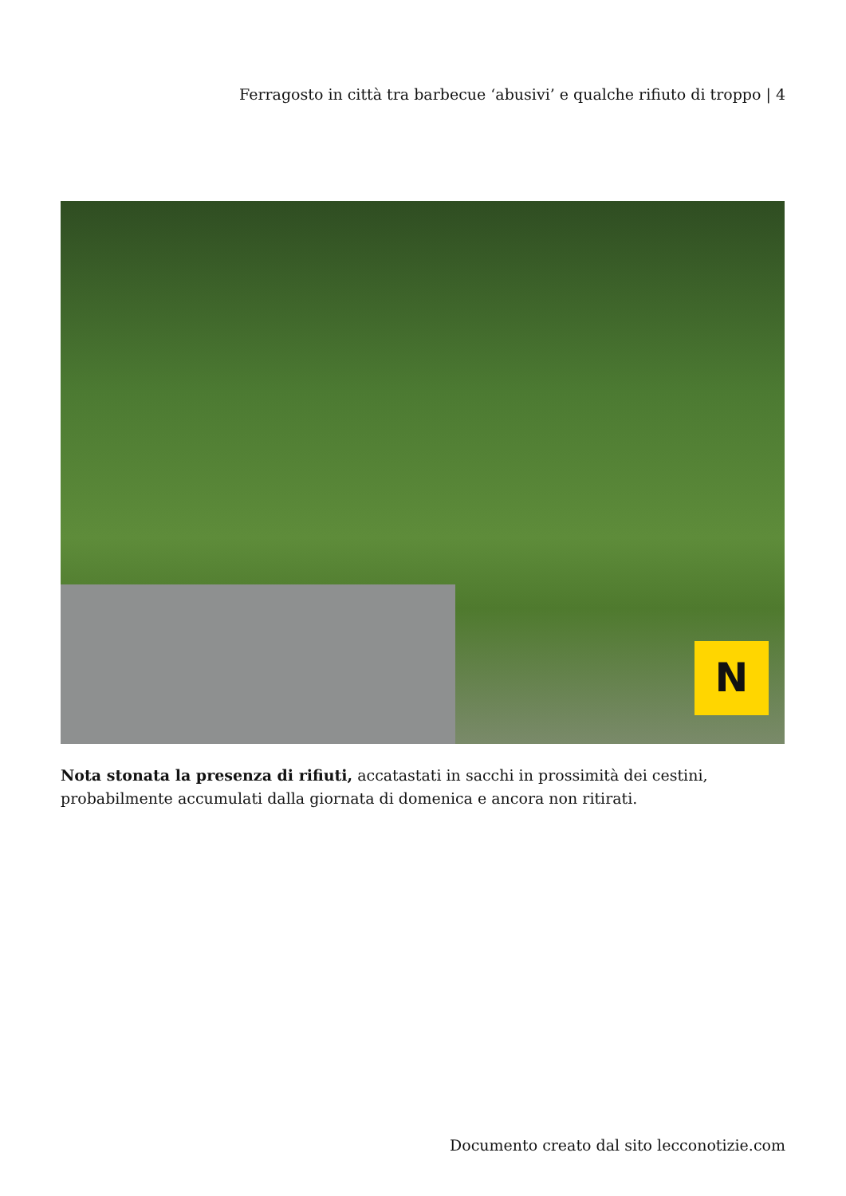Ferragosto in città tra barbecue ‘abusivi’ e qualche rifiuto di troppo | 4
N
Nota stonata la presenza di rifiuti, accatastati in sacchi in prossimità dei cestini, probabilmente accumulati dalla giornata di domenica e ancora non ritirati.
Documento creato dal sito lecconotizie.com